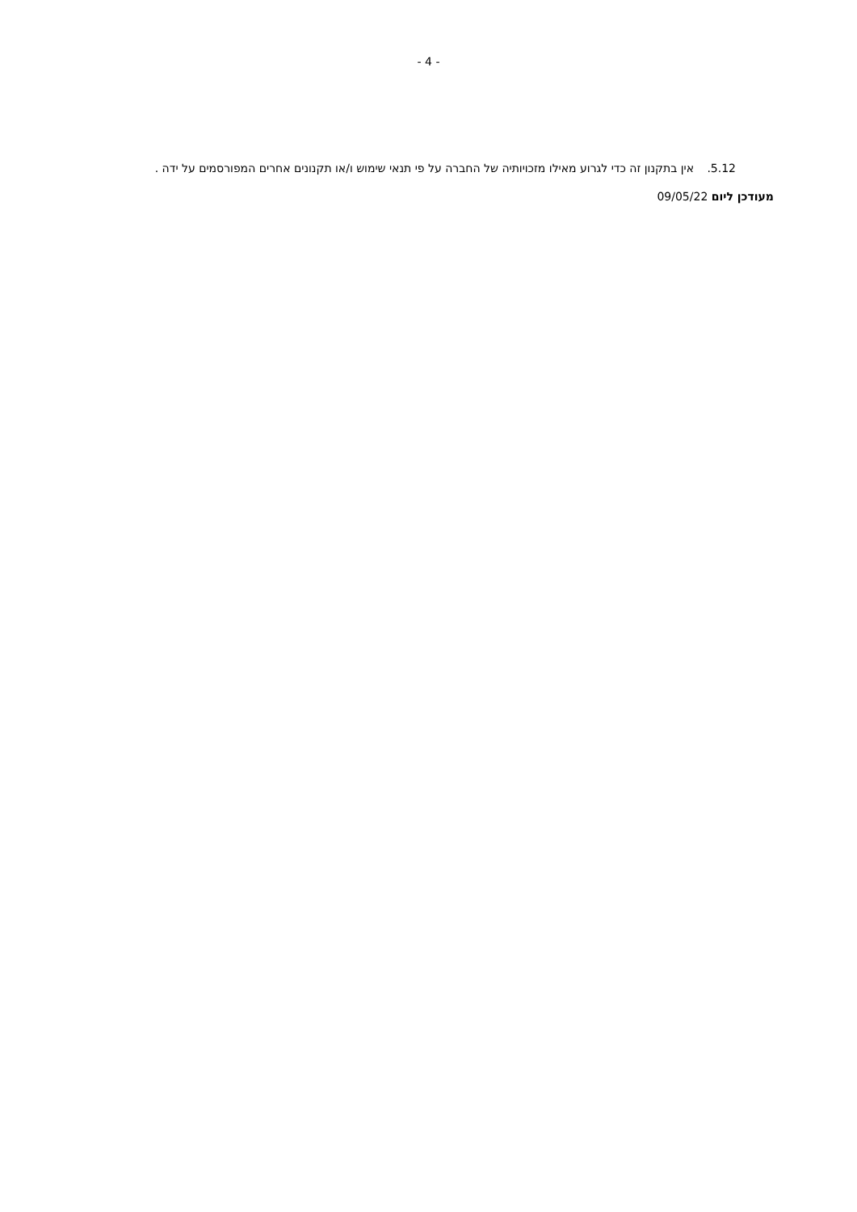- 4 -
5.12. אין בתקנון זה כדי לגרוע מאילו מזכויותיה של החברה על פי תנאי שימוש ו/או תקנונים אחרים המפורסמים על ידה .
מעודכן ליום 09/05/22